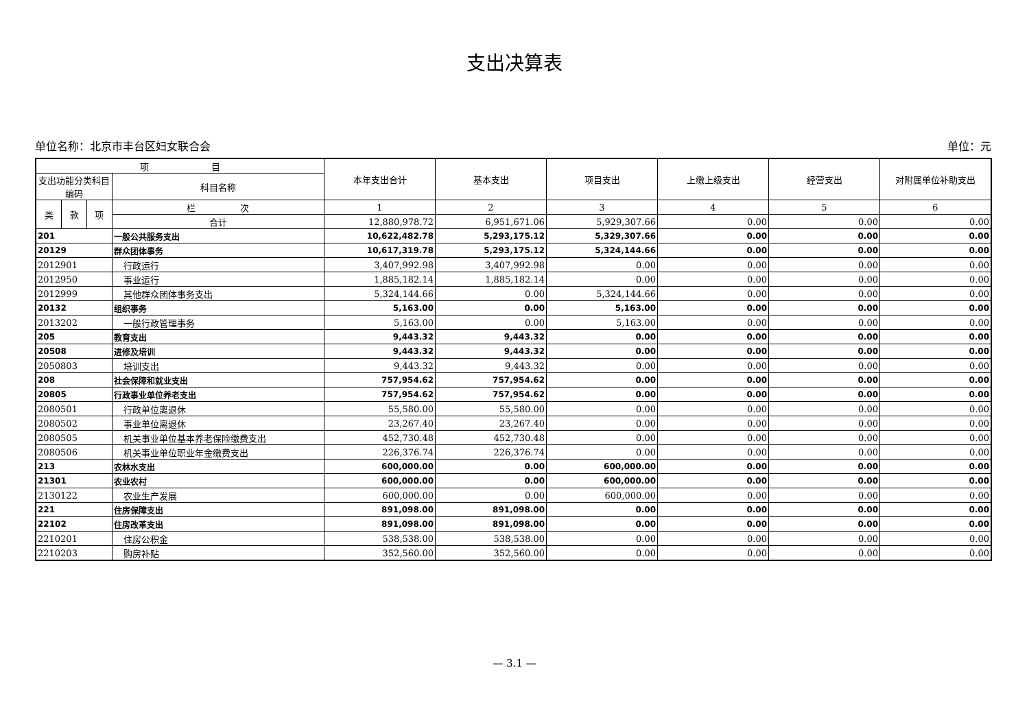支出决算表
单位名称：北京市丰台区妇女联合会 单位：元
| 项 目 | | | | 本年支出合计 | 基本支出 | 项目支出 | 上缴上级支出 | 经营支出 | 对附属单位补助支出 |
| --- | --- | --- | --- | --- | --- | --- | --- | --- | --- |
| 支出功能分类科目编码 | | | 科目名称 | | | | | | |
| 类 | 款 | 项 | 栏 次 | 1 | 2 | 3 | 4 | 5 | 6 |
| | | | 合计 | 12,880,978.72 | 6,951,671.06 | 5,929,307.66 | 0.00 | 0.00 | 0.00 |
| 201 | | | 一般公共服务支出 | 10,622,482.78 | 5,293,175.12 | 5,329,307.66 | 0.00 | 0.00 | 0.00 |
| 20129 | | | 群众团体事务 | 10,617,319.78 | 5,293,175.12 | 5,324,144.66 | 0.00 | 0.00 | 0.00 |
| 2012901 | | | 行政运行 | 3,407,992.98 | 3,407,992.98 | 0.00 | 0.00 | 0.00 | 0.00 |
| 2012950 | | | 事业运行 | 1,885,182.14 | 1,885,182.14 | 0.00 | 0.00 | 0.00 | 0.00 |
| 2012999 | | | 其他群众团体事务支出 | 5,324,144.66 | 0.00 | 5,324,144.66 | 0.00 | 0.00 | 0.00 |
| 20132 | | | 组织事务 | 5,163.00 | 0.00 | 5,163.00 | 0.00 | 0.00 | 0.00 |
| 2013202 | | | 一般行政管理事务 | 5,163.00 | 0.00 | 5,163.00 | 0.00 | 0.00 | 0.00 |
| 205 | | | 教育支出 | 9,443.32 | 9,443.32 | 0.00 | 0.00 | 0.00 | 0.00 |
| 20508 | | | 进修及培训 | 9,443.32 | 9,443.32 | 0.00 | 0.00 | 0.00 | 0.00 |
| 2050803 | | | 培训支出 | 9,443.32 | 9,443.32 | 0.00 | 0.00 | 0.00 | 0.00 |
| 208 | | | 社会保障和就业支出 | 757,954.62 | 757,954.62 | 0.00 | 0.00 | 0.00 | 0.00 |
| 20805 | | | 行政事业单位养老支出 | 757,954.62 | 757,954.62 | 0.00 | 0.00 | 0.00 | 0.00 |
| 2080501 | | | 行政单位离退休 | 55,580.00 | 55,580.00 | 0.00 | 0.00 | 0.00 | 0.00 |
| 2080502 | | | 事业单位离退休 | 23,267.40 | 23,267.40 | 0.00 | 0.00 | 0.00 | 0.00 |
| 2080505 | | | 机关事业单位基本养老保险缴费支出 | 452,730.48 | 452,730.48 | 0.00 | 0.00 | 0.00 | 0.00 |
| 2080506 | | | 机关事业单位职业年金缴费支出 | 226,376.74 | 226,376.74 | 0.00 | 0.00 | 0.00 | 0.00 |
| 213 | | | 农林水支出 | 600,000.00 | 0.00 | 600,000.00 | 0.00 | 0.00 | 0.00 |
| 21301 | | | 农业农村 | 600,000.00 | 0.00 | 600,000.00 | 0.00 | 0.00 | 0.00 |
| 2130122 | | | 农业生产发展 | 600,000.00 | 0.00 | 600,000.00 | 0.00 | 0.00 | 0.00 |
| 221 | | | 住房保障支出 | 891,098.00 | 891,098.00 | 0.00 | 0.00 | 0.00 | 0.00 |
| 22102 | | | 住房改革支出 | 891,098.00 | 891,098.00 | 0.00 | 0.00 | 0.00 | 0.00 |
| 2210201 | | | 住房公积金 | 538,538.00 | 538,538.00 | 0.00 | 0.00 | 0.00 | 0.00 |
| 2210203 | | | 购房补贴 | 352,560.00 | 352,560.00 | 0.00 | 0.00 | 0.00 | 0.00 |
— 3.1 —